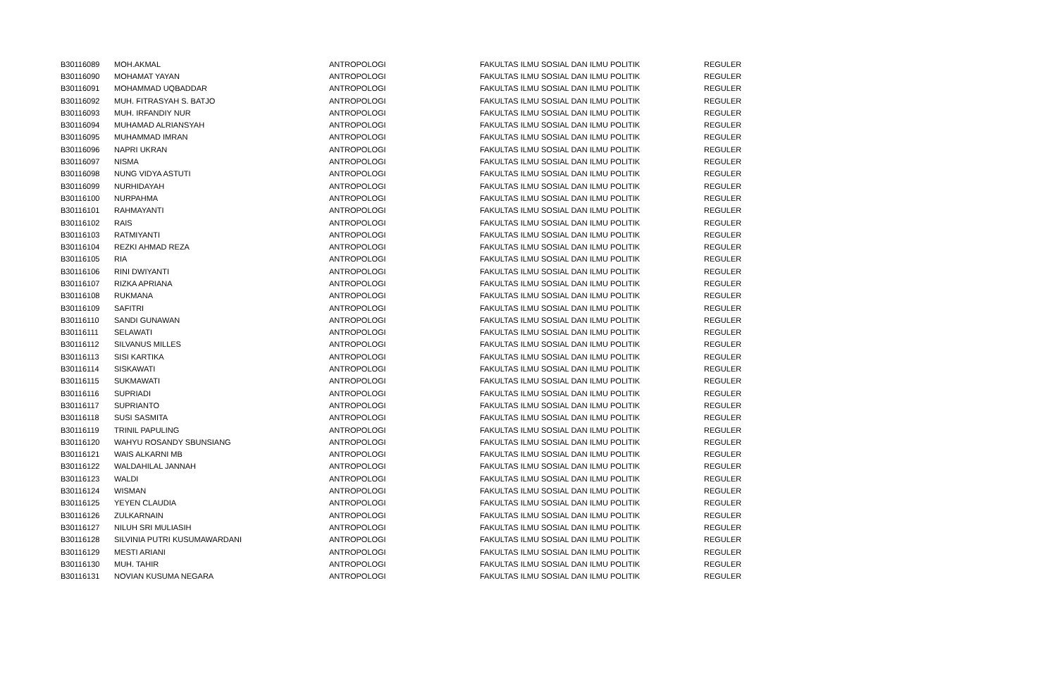| B30116089 | MOH.AKMAL | ANTROPOLOGI | FAKULTAS ILMU SOSIAL DAN ILMU POLITIK | REGULER |
| B30116090 | MOHAMAT YAYAN | ANTROPOLOGI | FAKULTAS ILMU SOSIAL DAN ILMU POLITIK | REGULER |
| B30116091 | MOHAMMAD UQBADDAR | ANTROPOLOGI | FAKULTAS ILMU SOSIAL DAN ILMU POLITIK | REGULER |
| B30116092 | MUH. FITRASYAH S. BATJO | ANTROPOLOGI | FAKULTAS ILMU SOSIAL DAN ILMU POLITIK | REGULER |
| B30116093 | MUH. IRFANDIY NUR | ANTROPOLOGI | FAKULTAS ILMU SOSIAL DAN ILMU POLITIK | REGULER |
| B30116094 | MUHAMAD ALRIANSYAH | ANTROPOLOGI | FAKULTAS ILMU SOSIAL DAN ILMU POLITIK | REGULER |
| B30116095 | MUHAMMAD IMRAN | ANTROPOLOGI | FAKULTAS ILMU SOSIAL DAN ILMU POLITIK | REGULER |
| B30116096 | NAPRI UKRAN | ANTROPOLOGI | FAKULTAS ILMU SOSIAL DAN ILMU POLITIK | REGULER |
| B30116097 | NISMA | ANTROPOLOGI | FAKULTAS ILMU SOSIAL DAN ILMU POLITIK | REGULER |
| B30116098 | NUNG VIDYA ASTUTI | ANTROPOLOGI | FAKULTAS ILMU SOSIAL DAN ILMU POLITIK | REGULER |
| B30116099 | NURHIDAYAH | ANTROPOLOGI | FAKULTAS ILMU SOSIAL DAN ILMU POLITIK | REGULER |
| B30116100 | NURPAHMA | ANTROPOLOGI | FAKULTAS ILMU SOSIAL DAN ILMU POLITIK | REGULER |
| B30116101 | RAHMAYANTI | ANTROPOLOGI | FAKULTAS ILMU SOSIAL DAN ILMU POLITIK | REGULER |
| B30116102 | RAIS | ANTROPOLOGI | FAKULTAS ILMU SOSIAL DAN ILMU POLITIK | REGULER |
| B30116103 | RATMIYANTI | ANTROPOLOGI | FAKULTAS ILMU SOSIAL DAN ILMU POLITIK | REGULER |
| B30116104 | REZKI AHMAD REZA | ANTROPOLOGI | FAKULTAS ILMU SOSIAL DAN ILMU POLITIK | REGULER |
| B30116105 | RIA | ANTROPOLOGI | FAKULTAS ILMU SOSIAL DAN ILMU POLITIK | REGULER |
| B30116106 | RINI DWIYANTI | ANTROPOLOGI | FAKULTAS ILMU SOSIAL DAN ILMU POLITIK | REGULER |
| B30116107 | RIZKA APRIANA | ANTROPOLOGI | FAKULTAS ILMU SOSIAL DAN ILMU POLITIK | REGULER |
| B30116108 | RUKMANA | ANTROPOLOGI | FAKULTAS ILMU SOSIAL DAN ILMU POLITIK | REGULER |
| B30116109 | SAFITRI | ANTROPOLOGI | FAKULTAS ILMU SOSIAL DAN ILMU POLITIK | REGULER |
| B30116110 | SANDI GUNAWAN | ANTROPOLOGI | FAKULTAS ILMU SOSIAL DAN ILMU POLITIK | REGULER |
| B30116111 | SELAWATI | ANTROPOLOGI | FAKULTAS ILMU SOSIAL DAN ILMU POLITIK | REGULER |
| B30116112 | SILVANUS MILLES | ANTROPOLOGI | FAKULTAS ILMU SOSIAL DAN ILMU POLITIK | REGULER |
| B30116113 | SISI KARTIKA | ANTROPOLOGI | FAKULTAS ILMU SOSIAL DAN ILMU POLITIK | REGULER |
| B30116114 | SISKAWATI | ANTROPOLOGI | FAKULTAS ILMU SOSIAL DAN ILMU POLITIK | REGULER |
| B30116115 | SUKMAWATI | ANTROPOLOGI | FAKULTAS ILMU SOSIAL DAN ILMU POLITIK | REGULER |
| B30116116 | SUPRIADI | ANTROPOLOGI | FAKULTAS ILMU SOSIAL DAN ILMU POLITIK | REGULER |
| B30116117 | SUPRIANTO | ANTROPOLOGI | FAKULTAS ILMU SOSIAL DAN ILMU POLITIK | REGULER |
| B30116118 | SUSI SASMITA | ANTROPOLOGI | FAKULTAS ILMU SOSIAL DAN ILMU POLITIK | REGULER |
| B30116119 | TRINIL PAPULING | ANTROPOLOGI | FAKULTAS ILMU SOSIAL DAN ILMU POLITIK | REGULER |
| B30116120 | WAHYU ROSANDY SBUNSIANG | ANTROPOLOGI | FAKULTAS ILMU SOSIAL DAN ILMU POLITIK | REGULER |
| B30116121 | WAIS ALKARNI MB | ANTROPOLOGI | FAKULTAS ILMU SOSIAL DAN ILMU POLITIK | REGULER |
| B30116122 | WALDAHILAL JANNAH | ANTROPOLOGI | FAKULTAS ILMU SOSIAL DAN ILMU POLITIK | REGULER |
| B30116123 | WALDI | ANTROPOLOGI | FAKULTAS ILMU SOSIAL DAN ILMU POLITIK | REGULER |
| B30116124 | WISMAN | ANTROPOLOGI | FAKULTAS ILMU SOSIAL DAN ILMU POLITIK | REGULER |
| B30116125 | YEYEN CLAUDIA | ANTROPOLOGI | FAKULTAS ILMU SOSIAL DAN ILMU POLITIK | REGULER |
| B30116126 | ZULKARNAIN | ANTROPOLOGI | FAKULTAS ILMU SOSIAL DAN ILMU POLITIK | REGULER |
| B30116127 | NILUH SRI MULIASIH | ANTROPOLOGI | FAKULTAS ILMU SOSIAL DAN ILMU POLITIK | REGULER |
| B30116128 | SILVINIA PUTRI KUSUMAWARDANI | ANTROPOLOGI | FAKULTAS ILMU SOSIAL DAN ILMU POLITIK | REGULER |
| B30116129 | MESTI ARIANI | ANTROPOLOGI | FAKULTAS ILMU SOSIAL DAN ILMU POLITIK | REGULER |
| B30116130 | MUH. TAHIR | ANTROPOLOGI | FAKULTAS ILMU SOSIAL DAN ILMU POLITIK | REGULER |
| B30116131 | NOVIAN KUSUMA NEGARA | ANTROPOLOGI | FAKULTAS ILMU SOSIAL DAN ILMU POLITIK | REGULER |